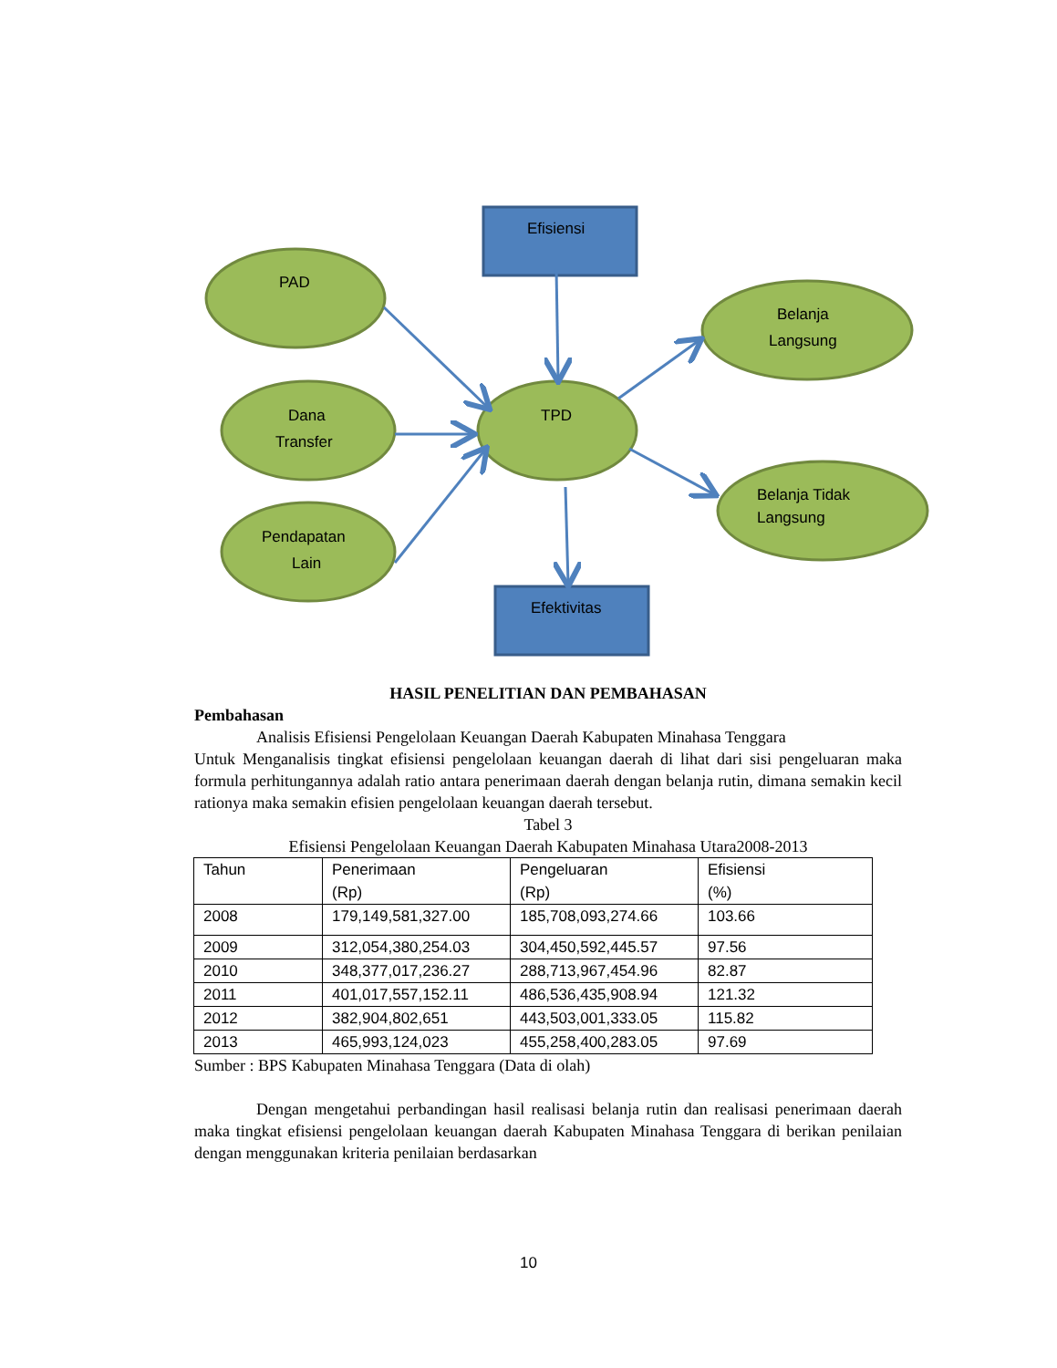PAD
Dana
Transfer
Pendapatan
Lain
TPD
Belanja
Langsung
Belanja Tidak
Langsung
Efisiensi
Efektivitas
HASIL PENELITIAN DAN PEMBAHASAN
Pembahasan
Analisis Efisiensi Pengelolaan Keuangan Daerah Kabupaten Minahasa Tenggara
Untuk Menganalisis tingkat efisiensi pengelolaan keuangan daerah di lihat dari sisi pengeluaran maka formula perhitungannya adalah ratio antara penerimaan daerah dengan belanja rutin, dimana semakin kecil rationya maka semakin efisien pengelolaan keuangan daerah tersebut.
Tabel 3
Efisiensi Pengelolaan Keuangan Daerah Kabupaten Minahasa Utara2008-2013
| Tahun | Penerimaan (Rp) | Pengeluaran (Rp) | Efisiensi (%) |
| 2008 | 179,149,581,327.00 | 185,708,093,274.66 | 103.66 |
| 2009 | 312,054,380,254.03 | 304,450,592,445.57 | 97.56 |
| 2010 | 348,377,017,236.27 | 288,713,967,454.96 | 82.87 |
| 2011 | 401,017,557,152.11 | 486,536,435,908.94 | 121.32 |
| 2012 | 382,904,802,651 | 443,503,001,333.05 | 115.82 |
| 2013 | 465,993,124,023 | 455,258,400,283.05 | 97.69 |
Sumber : BPS Kabupaten Minahasa Tenggara (Data di olah)
Dengan mengetahui perbandingan hasil realisasi belanja rutin dan realisasi penerimaan daerah maka tingkat efisiensi pengelolaan keuangan daerah Kabupaten Minahasa Tenggara di berikan penilaian dengan menggunakan kriteria penilaian berdasarkan
10